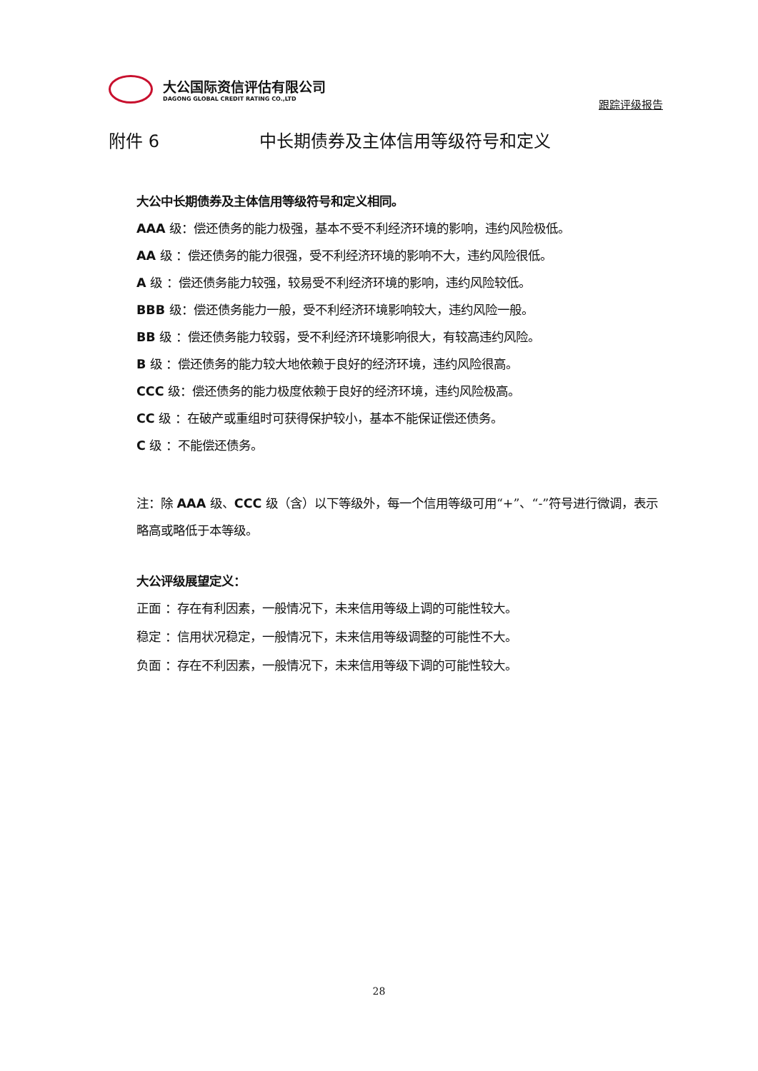大公国际资信评估有限公司
DAGONG GLOBAL CREDIT RATING CO.,LTD
跟踪评级报告
附件 6 中长期债券及主体信用等级符号和定义
大公中长期债券及主体信用等级符号和定义相同。
AAA 级：偿还债务的能力极强，基本不受不利经济环境的影响，违约风险极低。
AA 级 ：偿还债务的能力很强，受不利经济环境的影响不大，违约风险很低。
A 级 ：偿还债务能力较强，较易受不利经济环境的影响，违约风险较低。
BBB 级：偿还债务能力一般，受不利经济环境影响较大，违约风险一般。
BB 级 ：偿还债务能力较弱，受不利经济环境影响很大，有较高违约风险。
B 级 ：偿还债务的能力较大地依赖于良好的经济环境，违约风险很高。
CCC 级：偿还债务的能力极度依赖于良好的经济环境，违约风险极高。
CC 级 ：在破产或重组时可获得保护较小，基本不能保证偿还债务。
C 级 ：不能偿还债务。
注：除 AAA 级、CCC 级（含）以下等级外，每一个信用等级可用“+”、“-”符号进行微调，表示略高或略低于本等级。
大公评级展望定义：
正面 ：存在有利因素，一般情况下，未来信用等级上调的可能性较大。
稳定 ：信用状况稳定，一般情况下，未来信用等级调整的可能性不大。
负面 ：存在不利因素，一般情况下，未来信用等级下调的可能性较大。
28